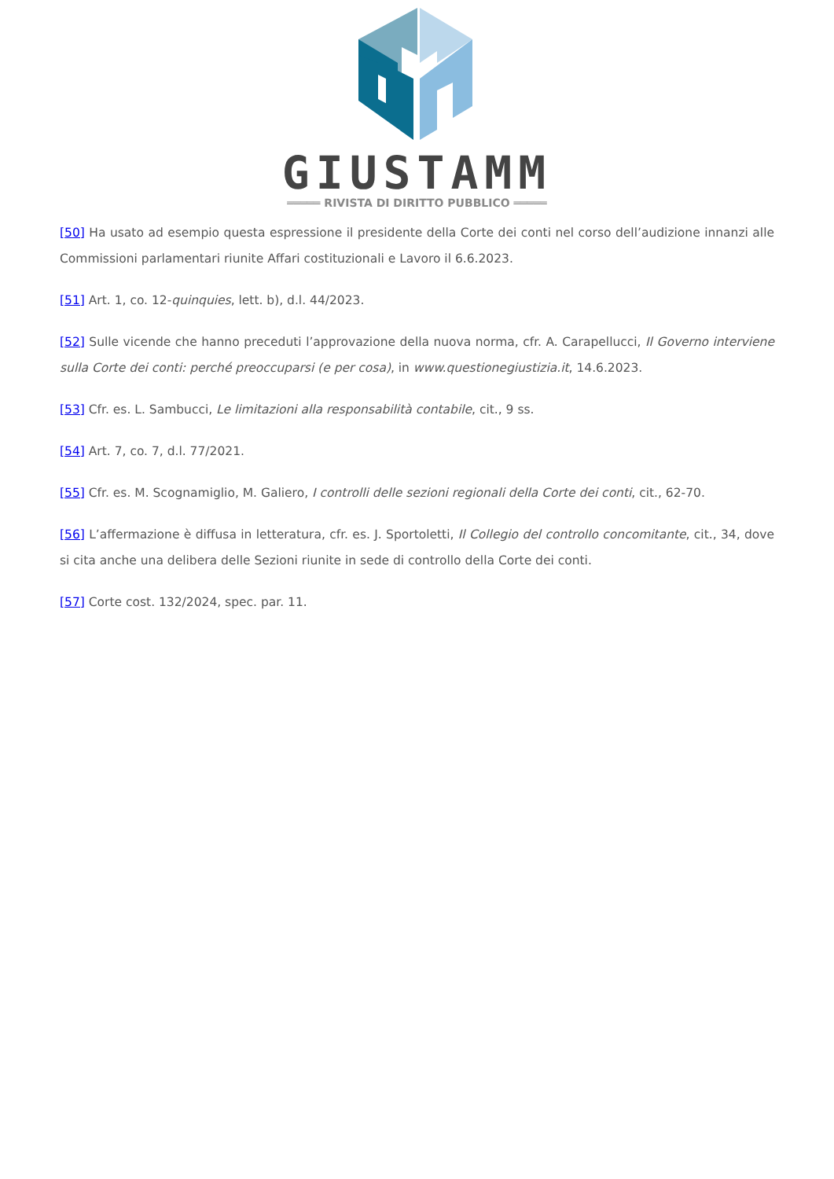GIUSTAMM
═════ RIVISTA DI DIRITTO PUBBLICO ═════
[50] Ha usato ad esempio questa espressione il presidente della Corte dei conti nel corso dell’audizione innanzi alle Commissioni parlamentari riunite Affari costituzionali e Lavoro il 6.6.2023.
[51] Art. 1, co. 12-quinquies, lett. b), d.l. 44/2023.
[52] Sulle vicende che hanno preceduti l’approvazione della nuova norma, cfr. A. Carapellucci, Il Governo interviene sulla Corte dei conti: perché preoccuparsi (e per cosa), in www.questionegiustizia.it, 14.6.2023.
[53] Cfr. es. L. Sambucci, Le limitazioni alla responsabilità contabile, cit., 9 ss.
[54] Art. 7, co. 7, d.l. 77/2021.
[55] Cfr. es. M. Scognamiglio, M. Galiero, I controlli delle sezioni regionali della Corte dei conti, cit., 62-70.
[56] L’affermazione è diffusa in letteratura, cfr. es. J. Sportoletti, Il Collegio del controllo concomitante, cit., 34, dove si cita anche una delibera delle Sezioni riunite in sede di controllo della Corte dei conti.
[57] Corte cost. 132/2024, spec. par. 11.